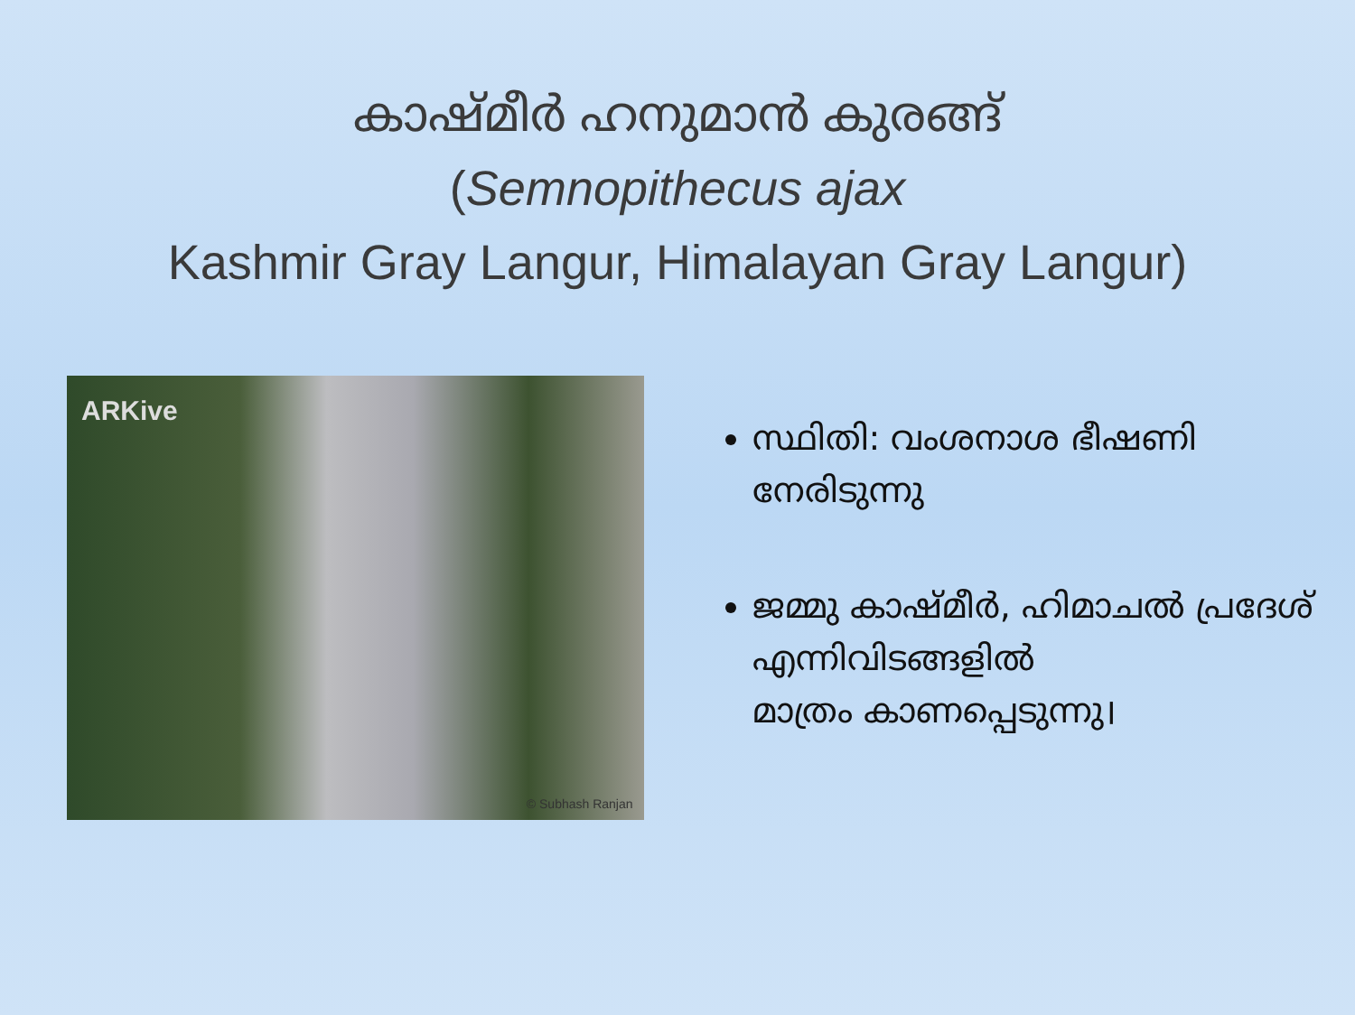കാഷ്മീർ ഹനുമാൻ കുരങ്ങ്
(Semnopithecus ajax
Kashmir Gray Langur, Himalayan Gray Langur)
ARKive
© Subhash Ranjan
സ്ഥിതി: വംശനാശ ഭീഷണി നേരിടുന്നു
ജമ്മു കാഷ്മീർ, ഹിമാചൽ പ്രദേശ്
എന്നിവിടങ്ങളിൽ
മാത്രം കാണപ്പെടുന്നു।